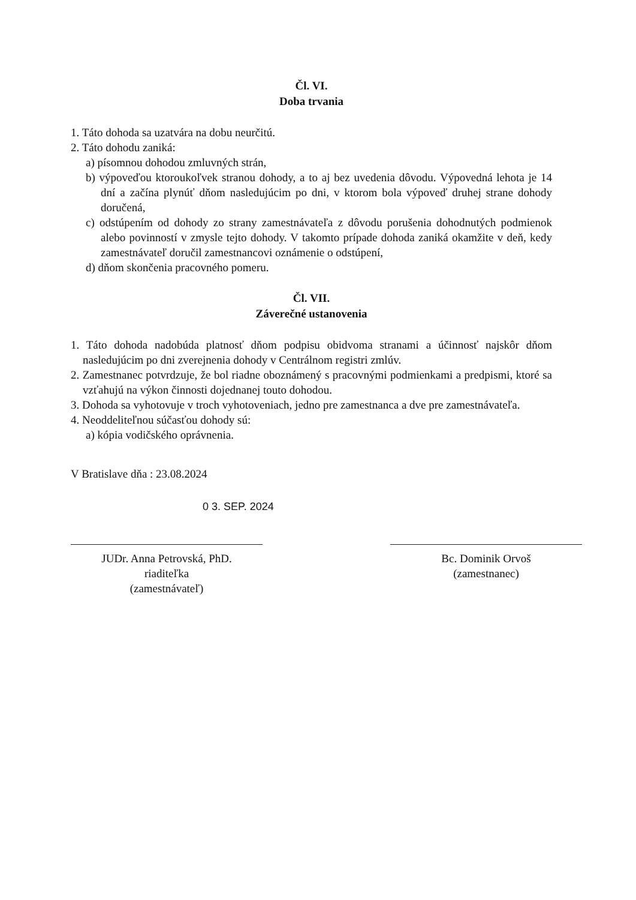Čl. VI.
Doba trvania
1. Táto dohoda sa uzatvára na dobu neurčitú.
2. Táto dohodu zaniká:
a) písomnou dohodou zmluvných strán,
b) výpoveďou ktoroukoľvek stranou dohody, a to aj bez uvedenia dôvodu. Výpovedná lehota je 14 dní a začína plynúť dňom nasledujúcim po dni, v ktorom bola výpoveď druhej strane dohody doručená,
c) odstúpením od dohody zo strany zamestnávateľa z dôvodu porušenia dohodnutých podmienok alebo povinností v zmysle tejto dohody. V takomto prípade dohoda zaniká okamžite v deň, kedy zamestnávateľ doručil zamestnancovi oznámenie o odstúpení,
d) dňom skončenia pracovného pomeru.
Čl. VII.
Záverečné ustanovenia
1. Táto dohoda nadobúda platnosť dňom podpisu obidvoma stranami a účinnosť najskôr dňom nasledujúcim po dni zverejnenia dohody v Centrálnom registri zmlúv.
2. Zamestnanec potvrdzuje, že bol riadne oboznámený s pracovnými podmienkami a predpismi, ktoré sa vzťahujú na výkon činnosti dojednanej touto dohodou.
3. Dohoda sa vyhotovuje v troch vyhotoveniach, jedno pre zamestnanca a dve pre zamestnávateľa.
4. Neoddeliteľnou súčasťou dohody sú:
a) kópia vodičského oprávnenia.
V Bratislave dňa : 23.08.2024
0 3. SEP. 2024
JUDr. Anna Petrovská, PhD.
riaditeľka
(zamestnávateľ)
Bc. Dominik Orvoš
(zamestnanec)